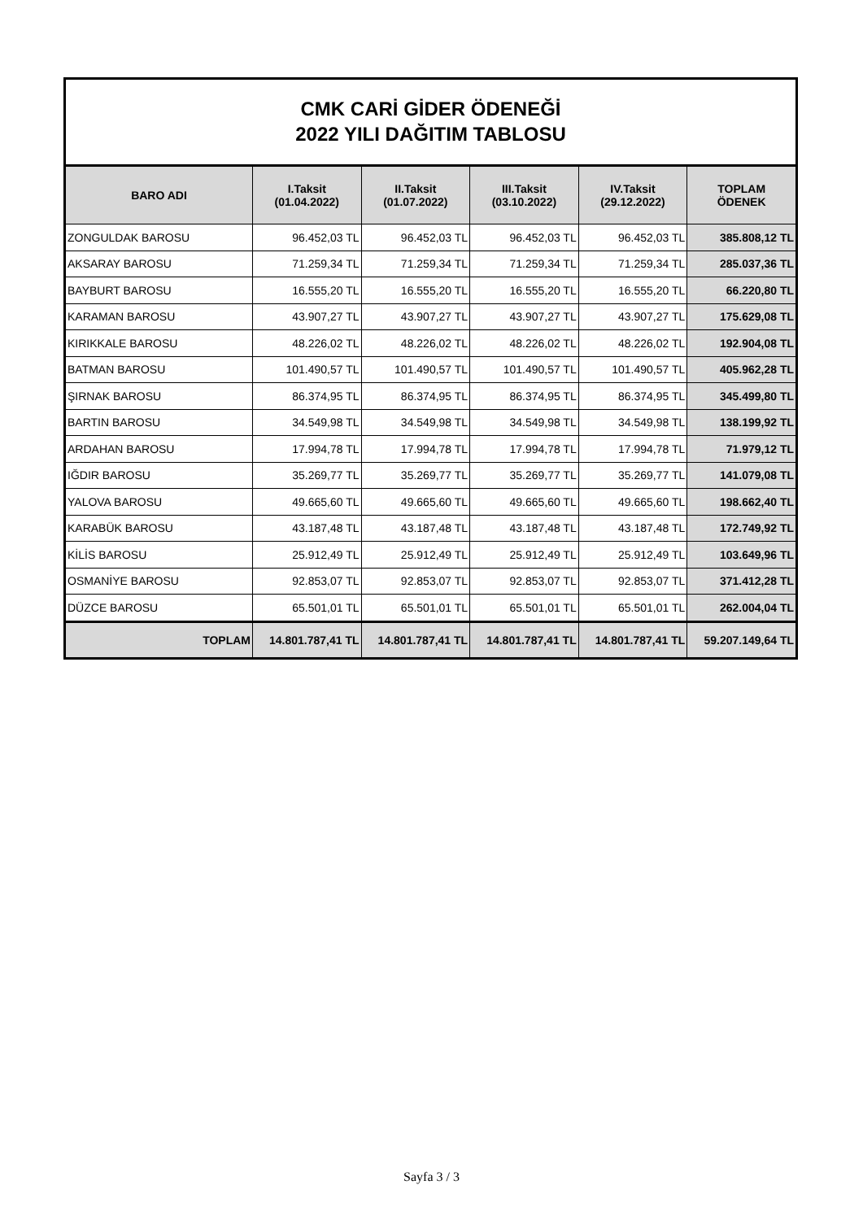CMK CARİ GİDER ÖDENEĞİ
2022 YILI DAĞITIM TABLOSU
| BARO ADI | I.Taksit (01.04.2022) | II.Taksit (01.07.2022) | III.Taksit (03.10.2022) | IV.Taksit (29.12.2022) | TOPLAM ÖDENEK |
| --- | --- | --- | --- | --- | --- |
| ZONGULDAK BAROSU | 96.452,03 TL | 96.452,03 TL | 96.452,03 TL | 96.452,03 TL | 385.808,12 TL |
| AKSARAY BAROSU | 71.259,34 TL | 71.259,34 TL | 71.259,34 TL | 71.259,34 TL | 285.037,36 TL |
| BAYBURT BAROSU | 16.555,20 TL | 16.555,20 TL | 16.555,20 TL | 16.555,20 TL | 66.220,80 TL |
| KARAMAN BAROSU | 43.907,27 TL | 43.907,27 TL | 43.907,27 TL | 43.907,27 TL | 175.629,08 TL |
| KIRIKKALE BAROSU | 48.226,02 TL | 48.226,02 TL | 48.226,02 TL | 48.226,02 TL | 192.904,08 TL |
| BATMAN BAROSU | 101.490,57 TL | 101.490,57 TL | 101.490,57 TL | 101.490,57 TL | 405.962,28 TL |
| ŞIRNAK BAROSU | 86.374,95 TL | 86.374,95 TL | 86.374,95 TL | 86.374,95 TL | 345.499,80 TL |
| BARTIN BAROSU | 34.549,98 TL | 34.549,98 TL | 34.549,98 TL | 34.549,98 TL | 138.199,92 TL |
| ARDAHAN BAROSU | 17.994,78 TL | 17.994,78 TL | 17.994,78 TL | 17.994,78 TL | 71.979,12 TL |
| IĞDIR BAROSU | 35.269,77 TL | 35.269,77 TL | 35.269,77 TL | 35.269,77 TL | 141.079,08 TL |
| YALOVA BAROSU | 49.665,60 TL | 49.665,60 TL | 49.665,60 TL | 49.665,60 TL | 198.662,40 TL |
| KARABÜK BAROSU | 43.187,48 TL | 43.187,48 TL | 43.187,48 TL | 43.187,48 TL | 172.749,92 TL |
| KİLİS BAROSU | 25.912,49 TL | 25.912,49 TL | 25.912,49 TL | 25.912,49 TL | 103.649,96 TL |
| OSMANİYE BAROSU | 92.853,07 TL | 92.853,07 TL | 92.853,07 TL | 92.853,07 TL | 371.412,28 TL |
| DÜZCE BAROSU | 65.501,01 TL | 65.501,01 TL | 65.501,01 TL | 65.501,01 TL | 262.004,04 TL |
| TOPLAM | 14.801.787,41 TL | 14.801.787,41 TL | 14.801.787,41 TL | 14.801.787,41 TL | 59.207.149,64 TL |
Sayfa 3 / 3